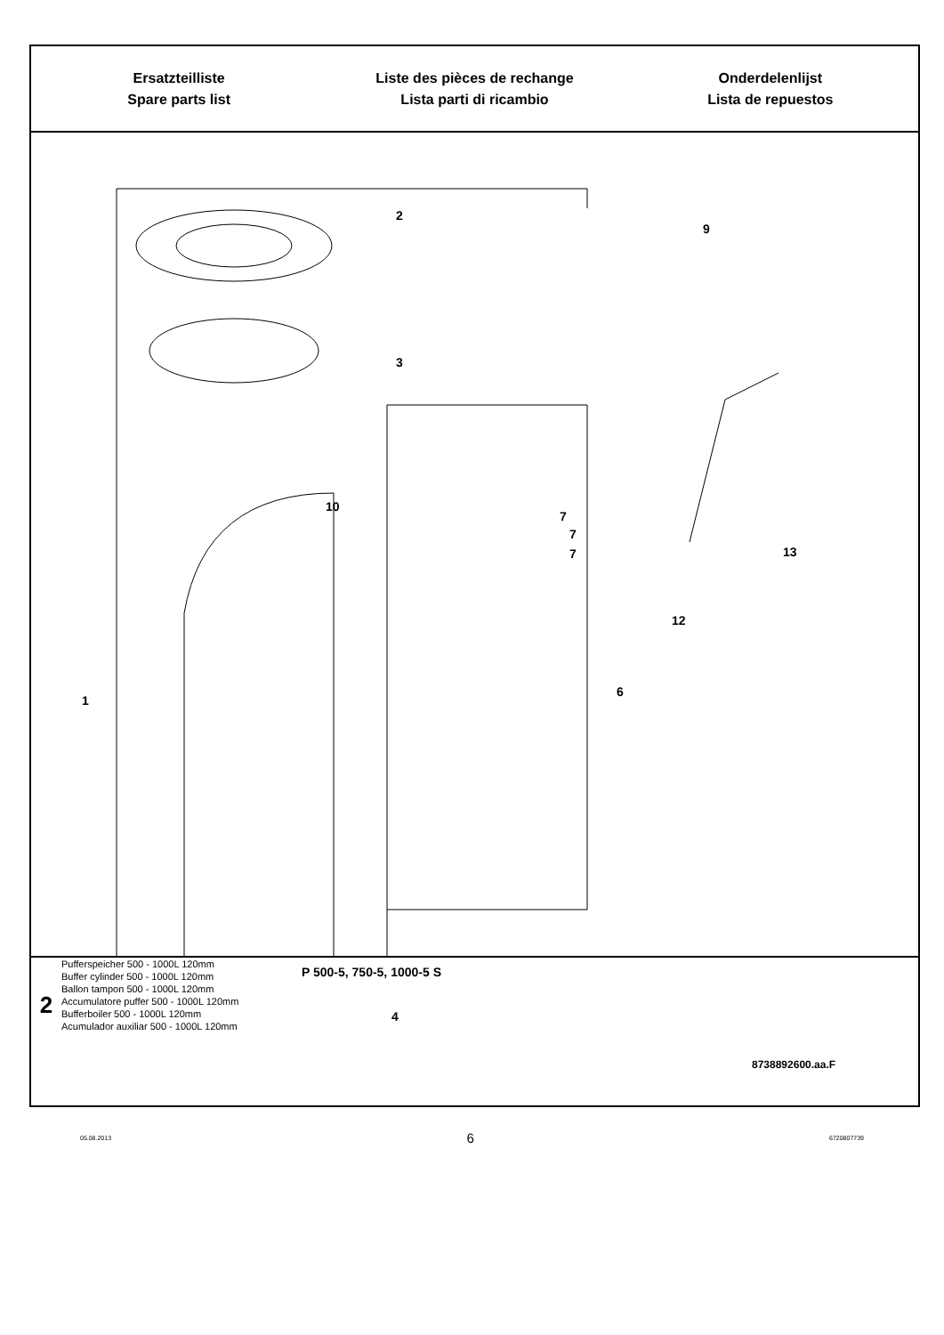Ersatzteilliste
Spare parts list
Liste des pièces de rechange
Lista parti di ricambio
Onderdelenlijst
Lista de repuestos
2
3
10
9
7
7
7 13
12
1
6
4
8738892600.aa.F
2
Pufferspeicher 500 - 1000L 120mm
Buffer cylinder 500 - 1000L 120mm
Ballon tampon 500 - 1000L 120mm
Accumulatore puffer 500 - 1000L 120mm
Bufferboiler 500 - 1000L 120mm
Acumulador auxiliar 500 - 1000L 120mm
P 500-5, 750-5, 1000-5 S
05.08.2013 6 6720807739